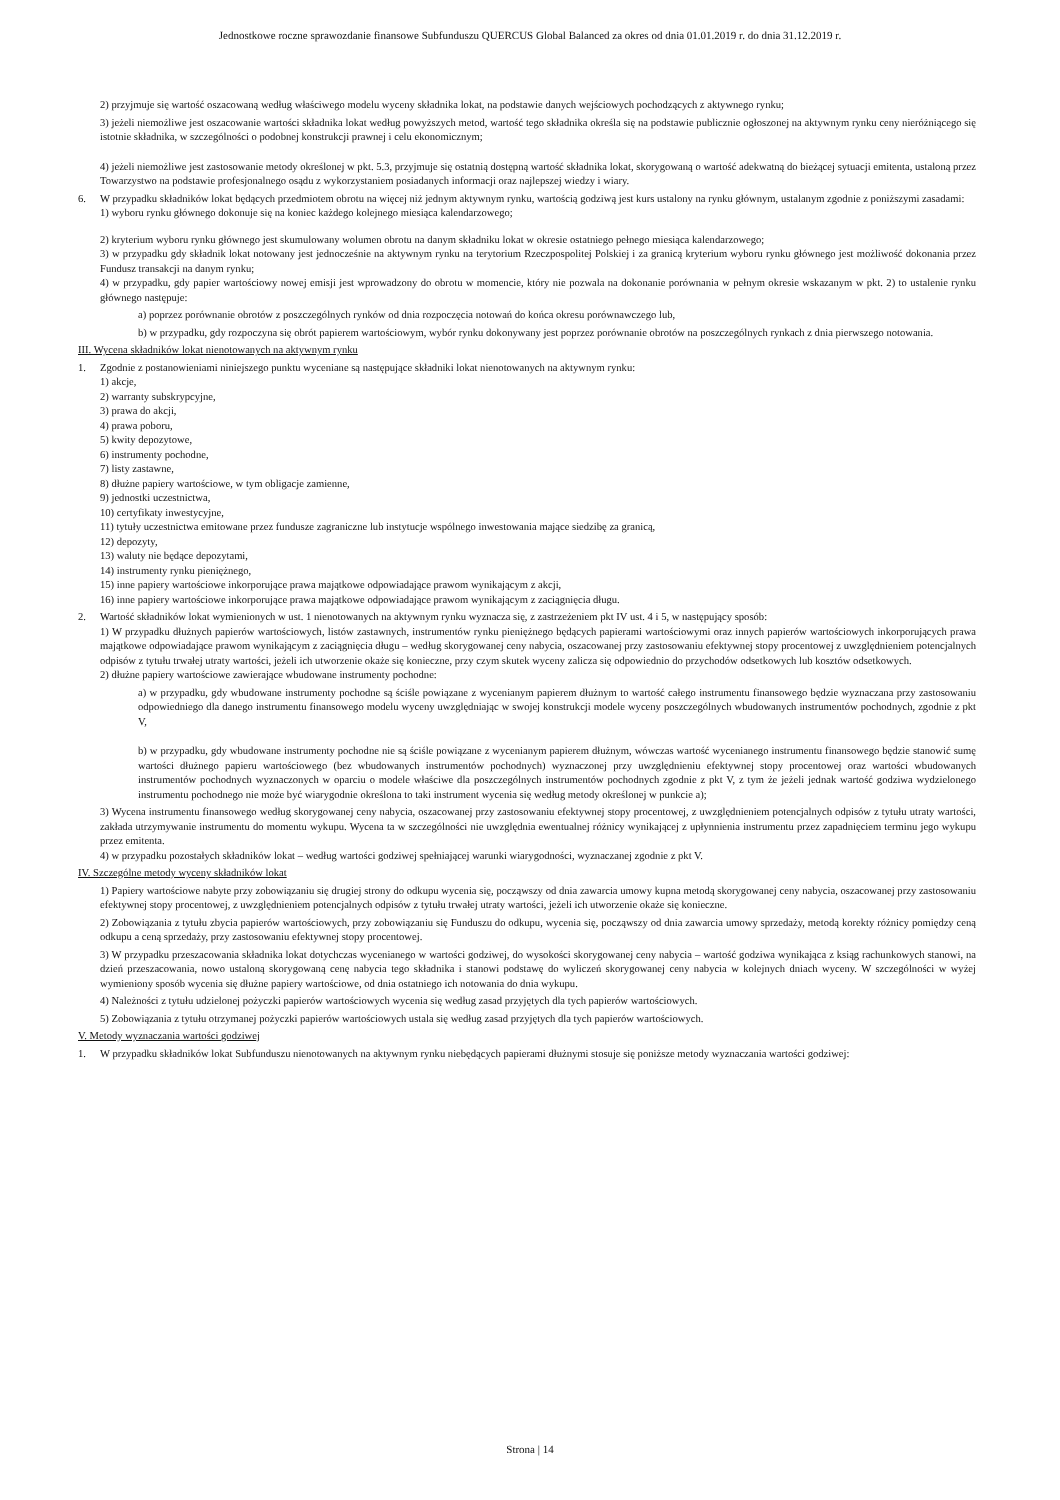Jednostkowe roczne sprawozdanie finansowe Subfunduszu QUERCUS Global Balanced za okres od dnia 01.01.2019 r. do dnia 31.12.2019 r.
2) przyjmuje się wartość oszacowaną według właściwego modelu wyceny składnika lokat, na podstawie danych wejściowych pochodzących z aktywnego rynku;
3) jeżeli niemożliwe jest oszacowanie wartości składnika lokat według powyższych metod, wartość tego składnika określa się na podstawie publicznie ogłoszonej na aktywnym rynku ceny nieróżniącego się istotnie składnika, w szczególności o podobnej konstrukcji prawnej i celu ekonomicznym;
4) jeżeli niemożliwe jest zastosowanie metody określonej w pkt. 5.3, przyjmuje się ostatnią dostępną wartość składnika lokat, skorygowaną o wartość adekwatną do bieżącej sytuacji emitenta, ustaloną przez Towarzystwo na podstawie profesjonalnego osądu z wykorzystaniem posiadanych informacji oraz najlepszej wiedzy i wiary.
6. W przypadku składników lokat będących przedmiotem obrotu na więcej niż jednym aktywnym rynku, wartością godziwą jest kurs ustalony na rynku głównym, ustalanym zgodnie z poniższymi zasadami:
1) wyboru rynku głównego dokonuje się na koniec każdego kolejnego miesiąca kalendarzowego;
2) kryterium wyboru rynku głównego jest skumulowany wolumen obrotu na danym składniku lokat w okresie ostatniego pełnego miesiąca kalendarzowego;
3) w przypadku gdy składnik lokat notowany jest jednocześnie na aktywnym rynku na terytorium Rzeczpospolitej Polskiej i za granicą kryterium wyboru rynku głównego jest możliwość dokonania przez Fundusz transakcji na danym rynku;
4) w przypadku, gdy papier wartościowy nowej emisji jest wprowadzony do obrotu w momencie, który nie pozwala na dokonanie porównania w pełnym okresie wskazanym w pkt. 2) to ustalenie rynku głównego następuje:
a) poprzez porównanie obrotów z poszczególnych rynków od dnia rozpoczęcia notowań do końca okresu porównawczego lub,
b) w przypadku, gdy rozpoczyna się obrót papierem wartościowym, wybór rynku dokonywany jest poprzez porównanie obrotów na poszczególnych rynkach z dnia pierwszego notowania.
III. Wycena składników lokat nienotowanych na aktywnym rynku
1. Zgodnie z postanowieniami niniejszego punktu wyceniane są następujące składniki lokat nienotowanych na aktywnym rynku:
1) akcje,
2) warranty subskrypcyjne,
3) prawa do akcji,
4) prawa poboru,
5) kwity depozytowe,
6) instrumenty pochodne,
7) listy zastawne,
8) dłużne papiery wartościowe, w tym obligacje zamienne,
9) jednostki uczestnictwa,
10) certyfikaty inwestycyjne,
11) tytuły uczestnictwa emitowane przez fundusze zagraniczne lub instytucje wspólnego inwestowania mające siedzibę za granicą,
12) depozyty,
13) waluty nie będące depozytami,
14) instrumenty rynku pieniężnego,
15) inne papiery wartościowe inkorporujące prawa majątkowe odpowiadające prawom wynikającym z akcji,
16) inne papiery wartościowe inkorporujące prawa majątkowe odpowiadające prawom wynikającym z zaciągnięcia długu.
2. Wartość składników lokat wymienionych w ust. 1 nienotowanych na aktywnym rynku wyznacza się, z zastrzeżeniem pkt IV ust. 4 i 5, w następujący sposób:
1) W przypadku dłużnych papierów wartościowych, listów zastawnych, instrumentów rynku pieniężnego będących papierami wartościowymi oraz innych papierów wartościowych inkorporujących prawa majątkowe odpowiadające prawom wynikającym z zaciągnięcia długu – według skorygowanej ceny nabycia, oszacowanej przy zastosowaniu efektywnej stopy procentowej z uwzględnieniem potencjalnych odpisów z tytułu trwałej utraty wartości, jeżeli ich utworzenie okaże się konieczne, przy czym skutek wyceny zalicza się odpowiednio do przychodów odsetkowych lub kosztów odsetkowych.
2) dłużne papiery wartościowe zawierające wbudowane instrumenty pochodne:
a) w przypadku, gdy wbudowane instrumenty pochodne są ściśle powiązane z wycenianym papierem dłużnym to wartość całego instrumentu finansowego będzie wyznaczana przy zastosowaniu odpowiedniego dla danego instrumentu finansowego modelu wyceny uwzględniając w swojej konstrukcji modele wyceny poszczególnych wbudowanych instrumentów pochodnych, zgodnie z pkt V,
b) w przypadku, gdy wbudowane instrumenty pochodne nie są ściśle powiązane z wycenianym papierem dłużnym, wówczas wartość wycenianego instrumentu finansowego będzie stanowić sumę wartości dłużnego papieru wartościowego (bez wbudowanych instrumentów pochodnych) wyznaczonej przy uwzględnieniu efektywnej stopy procentowej oraz wartości wbudowanych instrumentów pochodnych wyznaczonych w oparciu o modele właściwe dla poszczególnych instrumentów pochodnych zgodnie z pkt V, z tym że jeżeli jednak wartość godziwa wydzielonego instrumentu pochodnego nie może być wiarygodnie określona to taki instrument wycenia się według metody określonej w punkcie a);
3) Wycena instrumentu finansowego według skorygowanej ceny nabycia, oszacowanej przy zastosowaniu efektywnej stopy procentowej, z uwzględnieniem potencjalnych odpisów z tytułu utraty wartości, zakłada utrzymywanie instrumentu do momentu wykupu. Wycena ta w szczególności nie uwzględnia ewentualnej różnicy wynikającej z upłynnienia instrumentu przez zapadnięciem terminu jego wykupu przez emitenta.
4) w przypadku pozostałych składników lokat – według wartości godziwej spełniającej warunki wiarygodności, wyznaczanej zgodnie z pkt V.
IV. Szczególne metody wyceny składników lokat
1) Papiery wartościowe nabyte przy zobowiązaniu się drugiej strony do odkupu wycenia się, począwszy od dnia zawarcia umowy kupna metodą skorygowanej ceny nabycia, oszacowanej przy zastosowaniu efektywnej stopy procentowej, z uwzględnieniem potencjalnych odpisów z tytułu trwałej utraty wartości, jeżeli ich utworzenie okaże się konieczne.
2) Zobowiązania z tytułu zbycia papierów wartościowych, przy zobowiązaniu się Funduszu do odkupu, wycenia się, począwszy od dnia zawarcia umowy sprzedaży, metodą korekty różnicy pomiędzy ceną odkupu a ceną sprzedaży, przy zastosowaniu efektywnej stopy procentowej.
3) W przypadku przeszacowania składnika lokat dotychczas wycenianego w wartości godziwej, do wysokości skorygowanej ceny nabycia – wartość godziwa wynikająca z ksiąg rachunkowych stanowi, na dzień przeszacowania, nowo ustaloną skorygowaną cenę nabycia tego składnika i stanowi podstawę do wyliczeń skorygowanej ceny nabycia w kolejnych dniach wyceny. W szczególności w wyżej wymieniony sposób wycenia się dłużne papiery wartościowe, od dnia ostatniego ich notowania do dnia wykupu.
4) Należności z tytułu udzielonej pożyczki papierów wartościowych wycenia się według zasad przyjętych dla tych papierów wartościowych.
5) Zobowiązania z tytułu otrzymanej pożyczki papierów wartościowych ustala się według zasad przyjętych dla tych papierów wartościowych.
V. Metody wyznaczania wartości godziwej
1. W przypadku składników lokat Subfunduszu nienotowanych na aktywnym rynku niebędących papierami dłużnymi stosuje się poniższe metody wyznaczania wartości godziwej:
Strona | 14